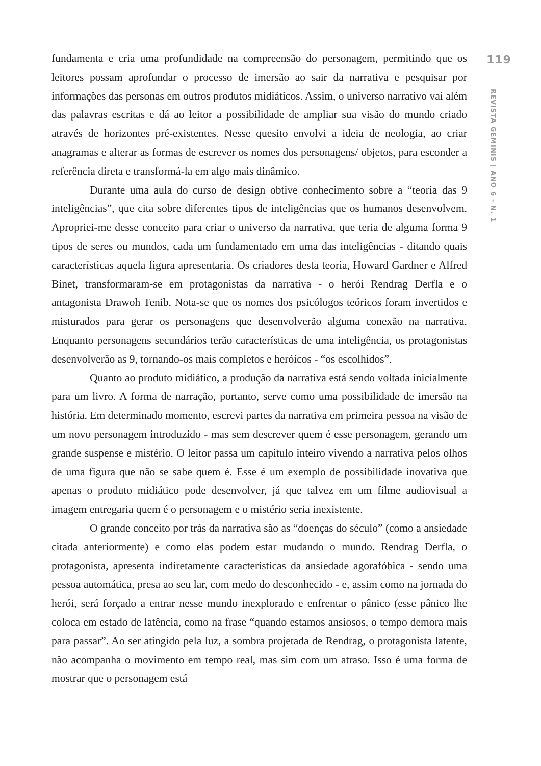fundamenta e cria uma profundidade na compreensão do personagem, permitindo que os leitores possam aprofundar o processo de imersão ao sair da narrativa e pesquisar por informações das personas em outros produtos midiáticos. Assim, o universo narrativo vai além das palavras escritas e dá ao leitor a possibilidade de ampliar sua visão do mundo criado através de horizontes pré-existentes. Nesse quesito envolvi a ideia de neologia, ao criar anagramas e alterar as formas de escrever os nomes dos personagens/ objetos, para esconder a referência direta e transformá-la em algo mais dinâmico.
Durante uma aula do curso de design obtive conhecimento sobre a “teoria das 9 inteligências”, que cita sobre diferentes tipos de inteligências que os humanos desenvolvem. Apropriei-me desse conceito para criar o universo da narrativa, que teria de alguma forma 9 tipos de seres ou mundos, cada um fundamentado em uma das inteligências - ditando quais características aquela figura apresentaria. Os criadores desta teoria, Howard Gardner e Alfred Binet, transformaram-se em protagonistas da narrativa - o herói Rendrag Derfla e o antagonista Drawoh Tenib. Nota-se que os nomes dos psicólogos teóricos foram invertidos e misturados para gerar os personagens que desenvolverão alguma conexão na narrativa. Enquanto personagens secundários terão características de uma inteligência, os protagonistas desenvolverão as 9, tornando-os mais completos e heróicos - “os escolhidos”.
Quanto ao produto midiático, a produção da narrativa está sendo voltada inicialmente para um livro. A forma de narração, portanto, serve como uma possibilidade de imersão na história. Em determinado momento, escrevi partes da narrativa em primeira pessoa na visão de um novo personagem introduzido - mas sem descrever quem é esse personagem, gerando um grande suspense e mistério. O leitor passa um capitulo inteiro vivendo a narrativa pelos olhos de uma figura que não se sabe quem é. Esse é um exemplo de possibilidade inovativa que apenas o produto midiático pode desenvolver, já que talvez em um filme audiovisual a imagem entregaria quem é o personagem e o mistério seria inexistente.
O grande conceito por trás da narrativa são as “doenças do século” (como a ansiedade citada anteriormente) e como elas podem estar mudando o mundo. Rendrag Derfla, o protagonista, apresenta indiretamente características da ansiedade agorafóbica - sendo uma pessoa automática, presa ao seu lar, com medo do desconhecido - e, assim como na jornada do herói, será forçado a entrar nesse mundo inexplorado e enfrentar o pânico (esse pânico lhe coloca em estado de latência, como na frase “quando estamos ansiosos, o tempo demora mais para passar”. Ao ser atingido pela luz, a sombra projetada de Rendrag, o protagonista latente, não acompanha o movimento em tempo real, mas sim com um atraso. Isso é uma forma de mostrar que o personagem está
119
REVISTA GEMINIS | ANO 6 - N. 1